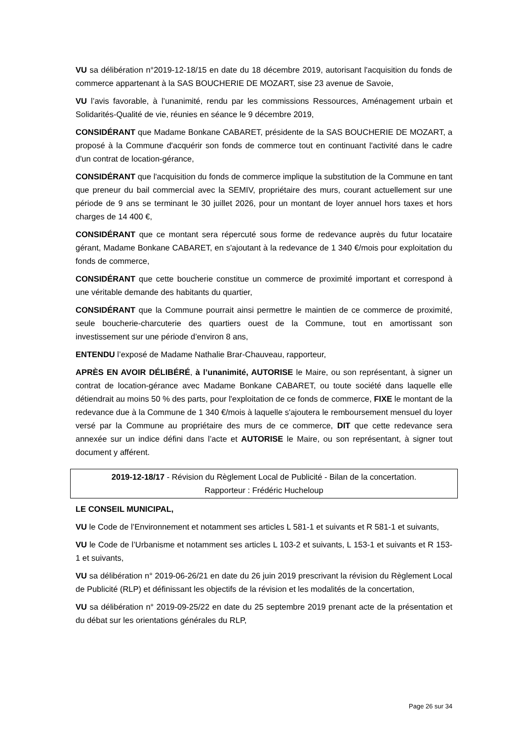VU sa délibération n°2019-12-18/15 en date du 18 décembre 2019, autorisant l'acquisition du fonds de commerce appartenant à la SAS BOUCHERIE DE MOZART, sise 23 avenue de Savoie,
VU l’avis favorable, à l’unanimité, rendu par les commissions Ressources, Aménagement urbain et Solidarités-Qualité de vie, réunies en séance le 9 décembre 2019,
CONSIDÉRANT que Madame Bonkane CABARET, présidente de la SAS BOUCHERIE DE MOZART, a proposé à la Commune d'acquérir son fonds de commerce tout en continuant l'activité dans le cadre d'un contrat de location-gérance,
CONSIDÉRANT que l'acquisition du fonds de commerce implique la substitution de la Commune en tant que preneur du bail commercial avec la SEMIV, propriétaire des murs, courant actuellement sur une période de 9 ans se terminant le 30 juillet 2026, pour un montant de loyer annuel hors taxes et hors charges de 14 400 €,
CONSIDÉRANT que ce montant sera répercuté sous forme de redevance auprès du futur locataire gérant, Madame Bonkane CABARET, en s'ajoutant à la redevance de 1 340 €/mois pour exploitation du fonds de commerce,
CONSIDÉRANT que cette boucherie constitue un commerce de proximité important et correspond à une véritable demande des habitants du quartier,
CONSIDÉRANT que la Commune pourrait ainsi permettre le maintien de ce commerce de proximité, seule boucherie-charcuterie des quartiers ouest de la Commune, tout en amortissant son investissement sur une période d’environ 8 ans,
ENTENDU l’exposé de Madame Nathalie Brar-Chauveau, rapporteur,
APRÈS EN AVOIR DÉLIBÉRÉ, à l’unanimité, AUTORISE le Maire, ou son représentant, à signer un contrat de location-gérance avec Madame Bonkane CABARET, ou toute société dans laquelle elle détiendrait au moins 50 % des parts, pour l'exploitation de ce fonds de commerce, FIXE le montant de la redevance due à la Commune de 1 340 €/mois à laquelle s'ajoutera le remboursement mensuel du loyer versé par la Commune au propriétaire des murs de ce commerce, DIT que cette redevance sera annexée sur un indice défini dans l’acte et AUTORISE le Maire, ou son représentant, à signer tout document y afférent.
2019-12-18/17 - Révision du Règlement Local de Publicité - Bilan de la concertation.
Rapporteur : Frédéric Hucheloup
LE CONSEIL MUNICIPAL,
VU le Code de l’Environnement et notamment ses articles L 581-1 et suivants et R 581-1 et suivants,
VU le Code de l’Urbanisme et notamment ses articles L 103-2 et suivants, L 153-1 et suivants et R 153-1 et suivants,
VU sa délibération n° 2019-06-26/21 en date du 26 juin 2019 prescrivant la révision du Règlement Local de Publicité (RLP) et définissant les objectifs de la révision et les modalités de la concertation,
VU sa délibération n° 2019-09-25/22 en date du 25 septembre 2019 prenant acte de la présentation et du débat sur les orientations générales du RLP,
Page 26 sur 34